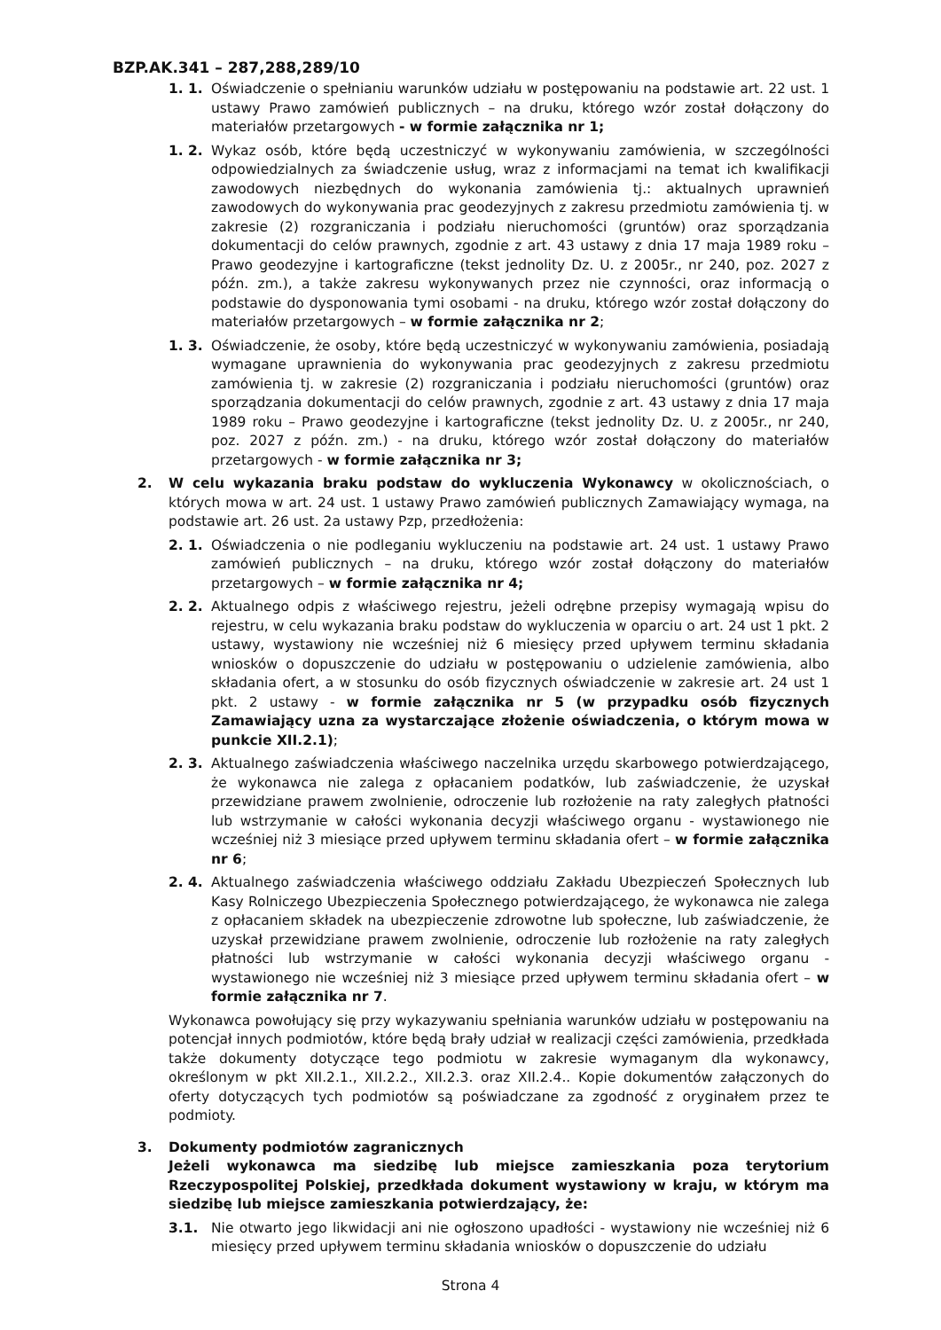BZP.AK.341 – 287,288,289/10
1. 1. Oświadczenie o spełnianiu warunków udziału w postępowaniu na podstawie art. 22 ust. 1 ustawy Prawo zamówień publicznych – na druku, którego wzór został dołączony do materiałów przetargowych - w formie załącznika nr 1;
1. 2. Wykaz osób, które będą uczestniczyć w wykonywaniu zamówienia, w szczególności odpowiedzialnych za świadczenie usług, wraz z informacjami na temat ich kwalifikacji zawodowych niezbędnych do wykonania zamówienia tj.: aktualnych uprawnień zawodowych do wykonywania prac geodezyjnych z zakresu przedmiotu zamówienia tj. w zakresie (2) rozgraniczania i podziału nieruchomości (gruntów) oraz sporządzania dokumentacji do celów prawnych, zgodnie z art. 43 ustawy z dnia 17 maja 1989 roku – Prawo geodezyjne i kartograficzne (tekst jednolity Dz. U. z 2005r., nr 240, poz. 2027 z późn. zm.), a także zakresu wykonywanych przez nie czynności, oraz informacją o podstawie do dysponowania tymi osobami - na druku, którego wzór został dołączony do materiałów przetargowych – w formie załącznika nr 2;
1. 3. Oświadczenie, że osoby, które będą uczestniczyć w wykonywaniu zamówienia, posiadają wymagane uprawnienia do wykonywania prac geodezyjnych z zakresu przedmiotu zamówienia tj. w zakresie (2) rozgraniczania i podziału nieruchomości (gruntów) oraz sporządzania dokumentacji do celów prawnych, zgodnie z art. 43 ustawy z dnia 17 maja 1989 roku – Prawo geodezyjne i kartograficzne (tekst jednolity Dz. U. z 2005r., nr 240, poz. 2027 z późn. zm.) - na druku, którego wzór został dołączony do materiałów przetargowych - w formie załącznika nr 3;
2. W celu wykazania braku podstaw do wykluczenia Wykonawcy w okolicznościach, o których mowa w art. 24 ust. 1 ustawy Prawo zamówień publicznych Zamawiający wymaga, na podstawie art. 26 ust. 2a ustawy Pzp, przedłożenia:
2. 1. Oświadczenia o nie podleganiu wykluczeniu na podstawie art. 24 ust. 1 ustawy Prawo zamówień publicznych – na druku, którego wzór został dołączony do materiałów przetargowych – w formie załącznika nr 4;
2. 2. Aktualnego odpis z właściwego rejestru, jeżeli odrębne przepisy wymagają wpisu do rejestru, w celu wykazania braku podstaw do wykluczenia w oparciu o art. 24 ust 1 pkt. 2 ustawy, wystawiony nie wcześniej niż 6 miesięcy przed upływem terminu składania wniosków o dopuszczenie do udziału w postępowaniu o udzielenie zamówienia, albo składania ofert, a w stosunku do osób fizycznych oświadczenie w zakresie art. 24 ust 1 pkt. 2 ustawy - w formie załącznika nr 5 (w przypadku osób fizycznych Zamawiający uzna za wystarczające złożenie oświadczenia, o którym mowa w punkcie XII.2.1);
2. 3. Aktualnego zaświadczenia właściwego naczelnika urzędu skarbowego potwierdzającego, że wykonawca nie zalega z opłacaniem podatków, lub zaświadczenie, że uzyskał przewidziane prawem zwolnienie, odroczenie lub rozłożenie na raty zaległych płatności lub wstrzymanie w całości wykonania decyzji właściwego organu - wystawionego nie wcześniej niż 3 miesiące przed upływem terminu składania ofert – w formie załącznika nr 6;
2. 4. Aktualnego zaświadczenia właściwego oddziału Zakładu Ubezpieczeń Społecznych lub Kasy Rolniczego Ubezpieczenia Społecznego potwierdzającego, że wykonawca nie zalega z opłacaniem składek na ubezpieczenie zdrowotne lub społeczne, lub zaświadczenie, że uzyskał przewidziane prawem zwolnienie, odroczenie lub rozłożenie na raty zaległych płatności lub wstrzymanie w całości wykonania decyzji właściwego organu - wystawionego nie wcześniej niż 3 miesiące przed upływem terminu składania ofert – w formie załącznika nr 7.
Wykonawca powołujący się przy wykazywaniu spełniania warunków udziału w postępowaniu na potencjał innych podmiotów, które będą brały udział w realizacji części zamówienia, przedkłada także dokumenty dotyczące tego podmiotu w zakresie wymaganym dla wykonawcy, określonym w pkt XII.2.1., XII.2.2., XII.2.3. oraz XII.2.4.. Kopie dokumentów załączonych do oferty dotyczących tych podmiotów są poświadczane za zgodność z oryginałem przez te podmioty.
3. Dokumenty podmiotów zagranicznych
Jeżeli wykonawca ma siedzibę lub miejsce zamieszkania poza terytorium Rzeczypospolitej Polskiej, przedkłada dokument wystawiony w kraju, w którym ma siedzibę lub miejsce zamieszkania potwierdzający, że:
3.1. Nie otwarto jego likwidacji ani nie ogłoszono upadłości - wystawiony nie wcześniej niż 6 miesięcy przed upływem terminu składania wniosków o dopuszczenie do udziału
Strona 4